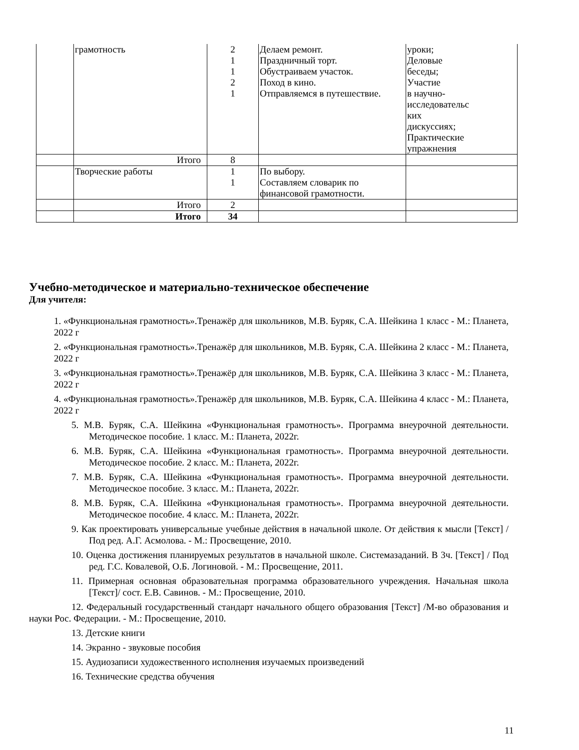| | грамотность | 2 1 1 2 1 | Делаем ремонт. Праздничный торт. Обустраиваем участок. Поход в кино. Отправляемся в путешествие. | уроки; Деловые беседы; Участие в научно- исследовательс ких дискуссиях; Практические упражнения |
| | Итого | 8 | | |
| | Творческие работы | 1 1 | По выбору. Составляем словарик по финансовой грамотности. | |
| | Итого | 2 | | |
| | Итого | 34 | | |
Учебно-методическое и материально-техническое обеспечение
Для учителя:
1. «Функциональная грамотность».Тренажёр для школьников, М.В. Буряк, С.А. Шейкина 1 класс - М.: Планета, 2022 г
2. «Функциональная грамотность».Тренажёр для школьников, М.В. Буряк, С.А. Шейкина 2 класс - М.: Планета, 2022 г
3. «Функциональная грамотность».Тренажёр для школьников, М.В. Буряк, С.А. Шейкина 3 класс - М.: Планета, 2022 г
4. «Функциональная грамотность».Тренажёр для школьников, М.В. Буряк, С.А. Шейкина 4 класс - М.: Планета, 2022 г
5. М.В. Буряк, С.А. Шейкина «Функциональная грамотность». Программа внеурочной деятельности. Методическое пособие. 1 класс. М.: Планета, 2022г.
6. М.В. Буряк, С.А. Шейкина «Функциональная грамотность». Программа внеурочной деятельности. Методическое пособие. 2 класс. М.: Планета, 2022г.
7. М.В. Буряк, С.А. Шейкина «Функциональная грамотность». Программа внеурочной деятельности. Методическое пособие. 3 класс. М.: Планета, 2022г.
8. М.В. Буряк, С.А. Шейкина «Функциональная грамотность». Программа внеурочной деятельности. Методическое пособие. 4 класс. М.: Планета, 2022г.
9. Как проектировать универсальные учебные действия в начальной школе. От действия к мысли [Текст] / Под ред. А.Г. Асмолова. - М.: Просвещение, 2010.
10. Оценка достижения планируемых результатов в начальной школе. Системазаданий. В 3ч. [Текст] / Под ред. Г.С. Ковалевой, О.Б. Логиновой. - М.: Просвещение, 2011.
11. Примерная основная образовательная программа образовательного учреждения. Начальная школа [Текст]/ сост. Е.В. Савинов. - М.: Просвещение, 2010.
12. Федеральный государственный стандарт начального общего образования [Текст] /М-во образования и науки Рос. Федерации. - М.: Просвещение, 2010.
13. Детские книги
14. Экранно - звуковые пособия
15. Аудиозаписи художественного исполнения изучаемых произведений
16. Технические средства обучения
11